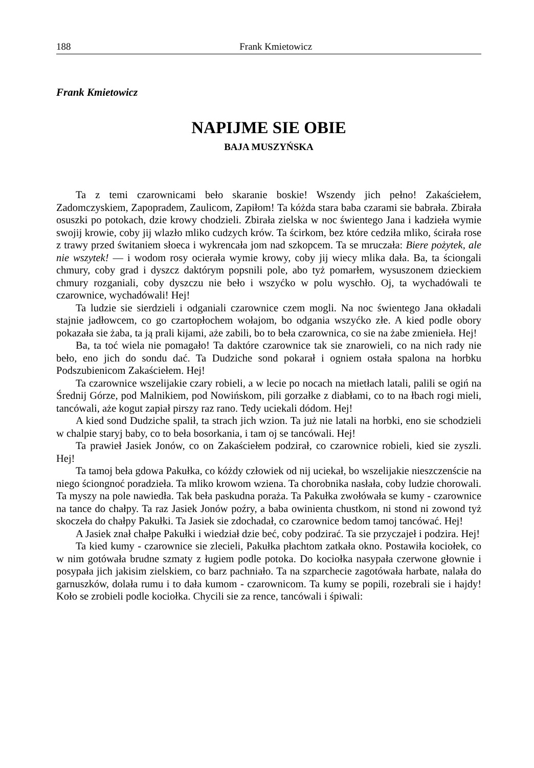188 Frank Kmietowicz
Frank Kmietowicz
NAPIJME SIE OBIE
BAJA MUSZYŃSKA
Ta z temi czarownicami beło skaranie boskie! Wszendy jich pełno! Zakaściełem, Zadomczyskiem, Zapopradem, Zaulicom, Zapiłom! Ta kóżda stara baba czarami sie babrała. Zbirała osuszki po potokach, dzie krowy chodzieli. Zbirała zielska w noc świentego Jana i kadzieła wymie swojij krowie, coby jij wlazło mliko cudzych krów. Ta ścirkom, bez które cedziła mliko, ścirała rose z trawy przed świtaniem słoeca i wykrencała jom nad szkopcem. Ta se mruczała: Biere pożytek, ale nie wszytek! — i wodom rosy ocierała wymie krowy, coby jij wiecy mlika dała. Ba, ta ściongali chmury, coby grad i dyszcz daktórym popsnili pole, abo tyż pomarłem, wysuszonem dzieckiem chmury rozganiali, coby dyszczu nie beło i wszyćko w polu wyschło. Oj, ta wychadówali te czarownice, wychadówali! Hej!
Ta ludzie sie sierdzieli i odganiali czarownice czem mogli. Na noc świentego Jana okładali stajnie jadłowcem, co go czartopłochem wołajom, bo odgania wszyćko złe. A kied podle obory pokazała sie żaba, ta ją prali kijami, aże zabili, bo to beła czarownica, co sie na żabe zmienieła. Hej!
Ba, ta toć wiela nie pomagało! Ta daktóre czarownice tak sie znarowieli, co na nich rady nie beło, eno jich do sondu dać. Ta Dudziche sond pokarał i ogniem ostała spalona na horbku Podszubienicom Zakaściełem. Hej!
Ta czarownice wszelijakie czary robieli, a w lecie po nocach na mietłach latali, palili se ogiń na Średnij Górze, pod Malnikiem, pod Nowińskom, pili gorzałke z diabłami, co to na łbach rogi mieli, tancówali, aże kogut zapiał pirszy raz rano. Tedy uciekali dódom. Hej!
A kied sond Dudziche spalił, ta strach jich wzion. Ta już nie latali na horbki, eno sie schodzieli w chalpie staryj baby, co to beła bosorkania, i tam oj se tancówali. Hej!
Ta prawieł Jasiek Jonów, co on Zakaściełem podzirał, co czarownice robieli, kied sie zyszli. Hej!
Ta tamoj beła gdowa Pakułka, co kóżdy człowiek od nij uciekał, bo wszelijakie nieszczenście na niego ściongnoć poradzieła. Ta mliko krowom wziena. Ta chorobnika nasłała, coby ludzie chorowali. Ta myszy na pole nawiedła. Tak beła paskudna poraża. Ta Pakułka zwołówała se kumy - czarownice na tance do chałpy. Ta raz Jasiek Jonów poźry, a baba owinienta chustkom, ni stond ni zowond tyż skoczeła do chałpy Pakułki. Ta Jasiek sie zdochadał, co czarownice bedom tamoj tancówać. Hej!
A Jasiek znał chałpe Pakułki i wiedział dzie beć, coby podzirać. Ta sie przyczajeł i podzira. Hej!
Ta kied kumy - czarownice sie zlecieli, Pakułka płachtom zatkała okno. Postawiła kociołek, co w nim gotówała brudne szmaty z ługiem podle potoka. Do kociołka nasypała czerwone głownie i posypała jich jakisim zielskiem, co barz pachniało. Ta na szparchecie zagotówała harbate, nalała do garnuszków, dolała rumu i to dała kumom - czarownicom. Ta kumy se popili, rozebrali sie i hajdy! Koło se zrobieli podle kociołka. Chycili sie za rence, tancówali i śpiwali: